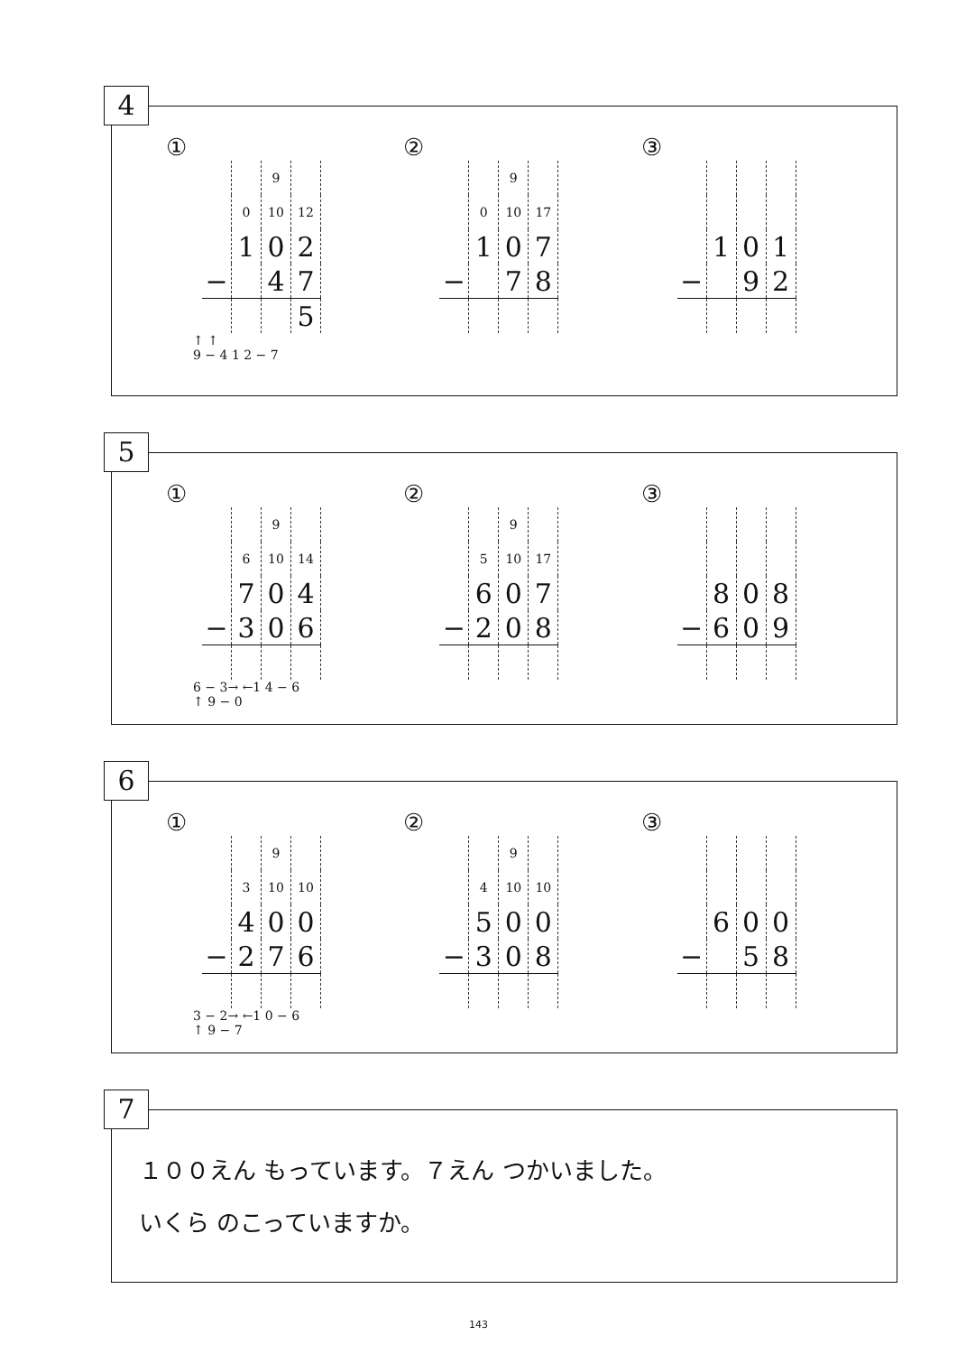4
①
| | | 9 | |
| | 0 | 10 | 12 |
| | 1 | 0 | 2 |
| − | | 4 | 7 |
| | | | 5 |
↑ ↑
9 − 4 1 2 − 7
②
| | | 9 | |
| | 0 | 10 | 17 |
| | 1 | 0 | 7 |
| − | | 7 | 8 |
③
| | 1 | 0 | 1 |
| − | | 9 | 2 |
5
①
| | | 9 | |
| | 6 | 10 | 14 |
| | 7 | 0 | 4 |
| − | 3 | 0 | 6 |
6 − 3→ ←1 4 − 6
↑ 9 − 0
②
| | | 9 | |
| | 5 | 10 | 17 |
| | 6 | 0 | 7 |
| − | 2 | 0 | 8 |
③
| | 8 | 0 | 8 |
| − | 6 | 0 | 9 |
6
①
| | | 9 | |
| | 3 | 10 | 10 |
| | 4 | 0 | 0 |
| − | 2 | 7 | 6 |
3 − 2→ ←1 0 − 6
↑ 9 − 7
②
| | | 9 | |
| | 4 | 10 | 10 |
| | 5 | 0 | 0 |
| − | 3 | 0 | 8 |
③
| | 6 | 0 | 0 |
| − | | 5 | 8 |
7
１００えん もっています。７えん つかいました。
いくら のこっていますか。
143